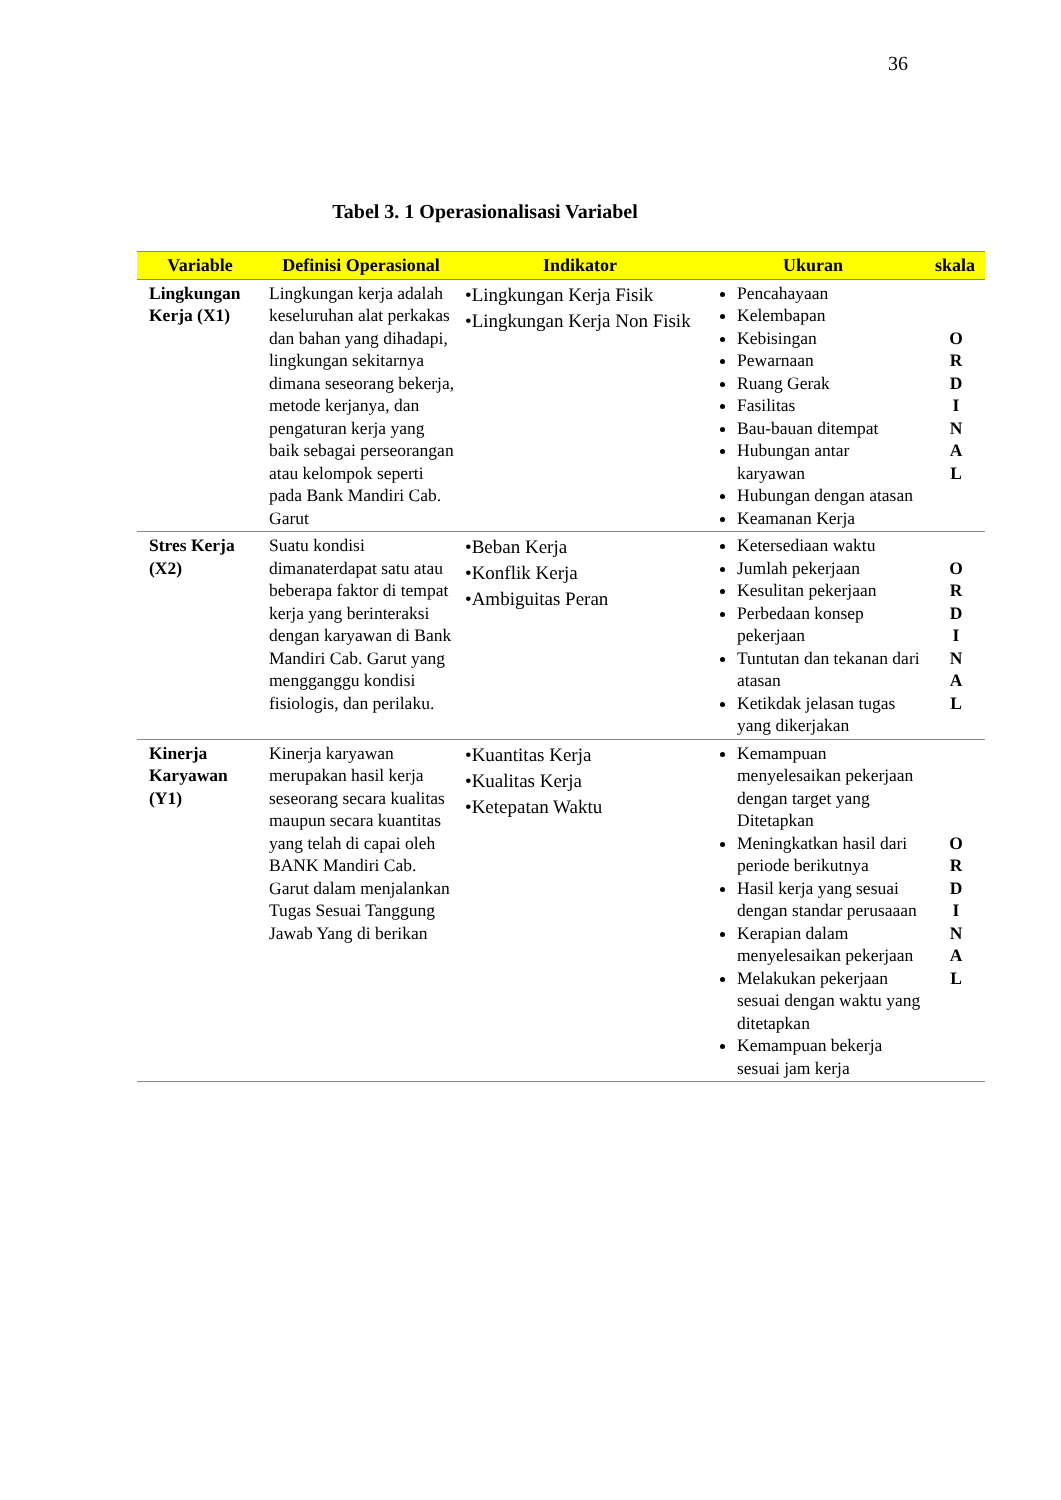36
Tabel 3. 1 Operasionalisasi Variabel
| Variable | Definisi Operasional | Indikator | Ukuran | skala |
| --- | --- | --- | --- | --- |
| Lingkungan Kerja (X1) | Lingkungan kerja adalah keseluruhan alat perkakas dan bahan yang dihadapi, lingkungan sekitarnya dimana seseorang bekerja, metode kerjanya, dan pengaturan kerja yang baik sebagai perseorangan atau kelompok seperti pada Bank Mandiri Cab. Garut | •Lingkungan Kerja Fisik •Lingkungan Kerja Non Fisik | Pencahayaan Kelembapan Kebisingan Pewarnaan Ruang Gerak Fasilitas Bau-bauan ditempat Hubungan antar karyawan Hubungan dengan atasan Keamanan Kerja | O R D I N A L |
| Stres Kerja (X2) | Suatu kondisi dimanaterdapat satu atau beberapa faktor di tempat kerja yang berinteraksi dengan karyawan di Bank Mandiri Cab. Garut yang mengganggu kondisi fisiologis, dan perilaku. | •Beban Kerja •Konflik Kerja •Ambiguitas Peran | Ketersediaan waktu Jumlah pekerjaan Kesulitan pekerjaan Perbedaan konsep pekerjaan Tuntutan dan tekanan dari atasan Ketikdak jelasan tugas yang dikerjakan | O R D I N A L |
| Kinerja Karyawan (Y1) | Kinerja karyawan merupakan hasil kerja seseorang secara kualitas maupun secara kuantitas yang telah di capai oleh BANK Mandiri Cab. Garut dalam menjalankan Tugas Sesuai Tanggung Jawab Yang di berikan | •Kuantitas Kerja •Kualitas Kerja •Ketepatan Waktu | Kemampuan menyelesaikan pekerjaan dengan target yang Ditetapkan Meningkatkan hasil dari periode berikutnya Hasil kerja yang sesuai dengan standar perusaaan Kerapian dalam menyelesaikan pekerjaan Melakukan pekerjaan sesuai dengan waktu yang ditetapkan Kemampuan bekerja sesuai jam kerja | O R D I N A L |